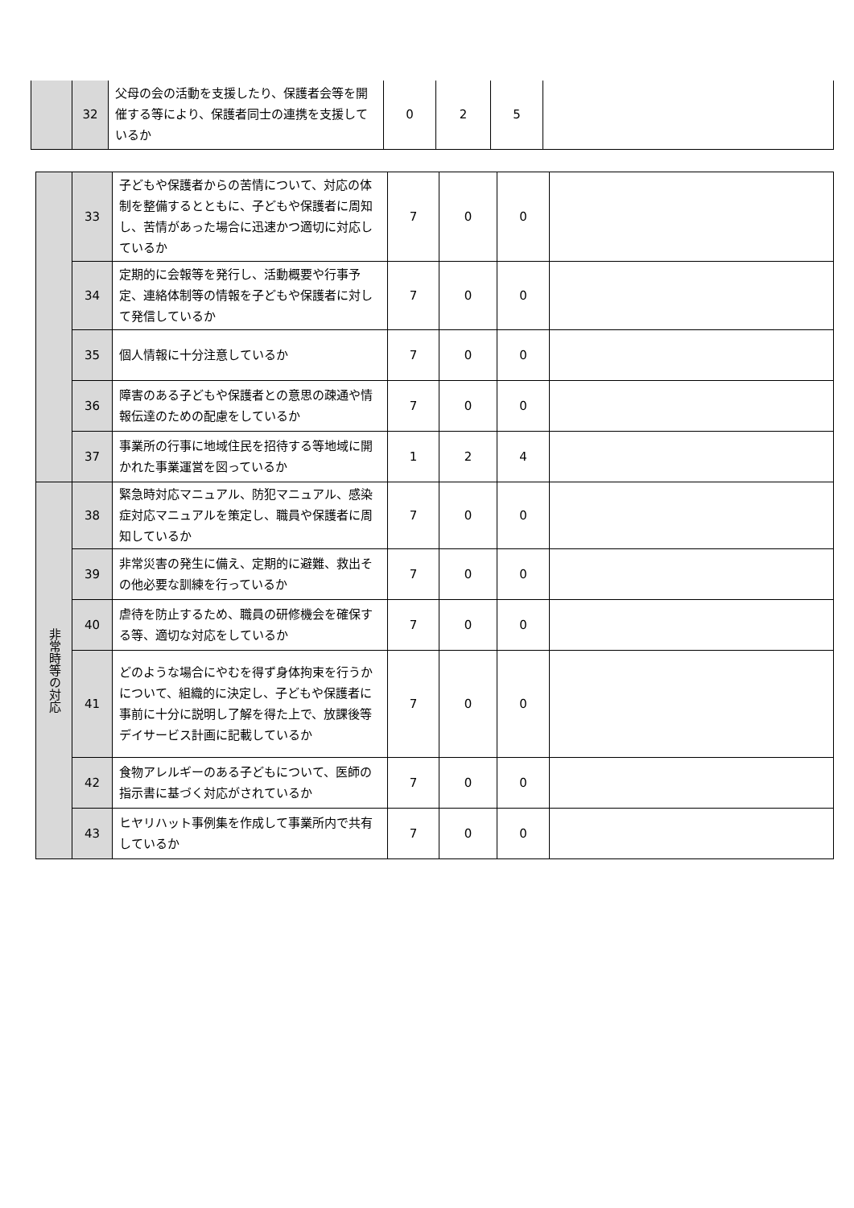| | 32 | 父母の会の活動を支援したり、保護者会等を開催する等により、保護者同士の連携を支援しているか | 0 | 2 | 5 | |
| | 33 | 子どもや保護者からの苦情について、対応の体制を整備するとともに、子どもや保護者に周知し、苦情があった場合に迅速かつ適切に対応しているか | 7 | 0 | 0 | |
| | 34 | 定期的に会報等を発行し、活動概要や行事予定、連絡体制等の情報を子どもや保護者に対して発信しているか | 7 | 0 | 0 | |
| | 35 | 個人情報に十分注意しているか | 7 | 0 | 0 | |
| | 36 | 障害のある子どもや保護者との意思の疎通や情報伝達のための配慮をしているか | 7 | 0 | 0 | |
| | 37 | 事業所の行事に地域住民を招待する等地域に開かれた事業運営を図っているか | 1 | 2 | 4 | |
| 非常時等の対応 | 38 | 緊急時対応マニュアル、防犯マニュアル、感染症対応マニュアルを策定し、職員や保護者に周知しているか | 7 | 0 | 0 | |
| | 39 | 非常災害の発生に備え、定期的に避難、救出その他必要な訓練を行っているか | 7 | 0 | 0 | |
| | 40 | 虐待を防止するため、職員の研修機会を確保する等、適切な対応をしているか | 7 | 0 | 0 | |
| | 41 | どのような場合にやむを得ず身体拘束を行うかについて、組織的に決定し、子どもや保護者に事前に十分に説明し了解を得た上で、放課後等デイサービス計画に記載しているか | 7 | 0 | 0 | |
| | 42 | 食物アレルギーのある子どもについて、医師の指示書に基づく対応がされているか | 7 | 0 | 0 | |
| | 43 | ヒヤリハット事例集を作成して事業所内で共有しているか | 7 | 0 | 0 | |